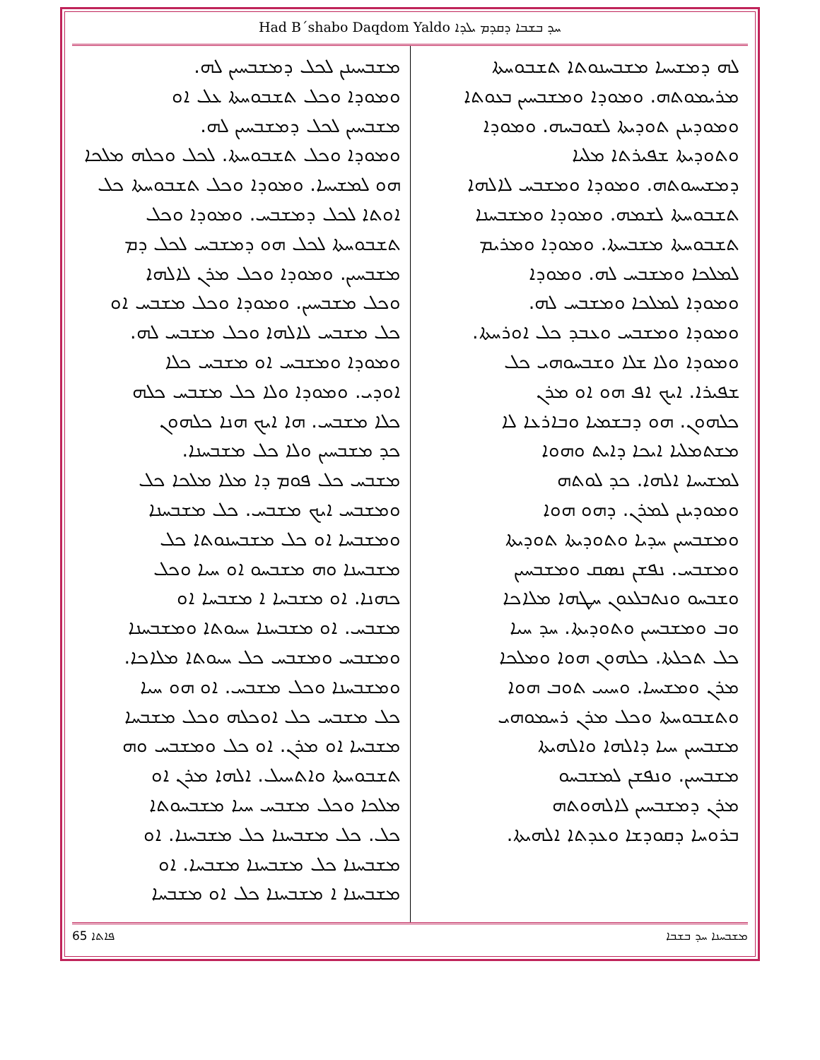Had B´shabo Daqdom Yaldo ܚܕ ܒܫܒܐ ܕܩܕܡ ܝܠܕܐ
ܠܗ ܕܡܫܝܚܐ ܡܫܒܚܢܘܬܐ ܬܫܒܘܚܬܐ
ܡܪܝܡܘܬܗ. ܘܡܘܕܐ ܘܡܫܒܚܝܢ ܒܥܘܬܐ
ܘܡܘܕܝܢܢ ܬܘܕܝܬܐ ܠܫܘܒܚܗ. ܘܡܘܕܐ
ܘܬܘܕܝܬܐ ܫܦܝܪܬܐ ܡܠܝܐ
ܕܡܫܝܚܘܬܗ. ܘܡܘܕܐ ܘܡܫܒܚ ܠܐܠܗܐ
ܬܫܒܘܚܬܐ ܠܫܡܗ. ܘܡܘܕܐ ܘܡܫܒܚܢܐ
ܬܫܒܘܚܬܐ ܡܫܒܚܬܐ. ܘܡܘܕܐ ܘܡܪܝܡ
ܠܡܠܟܐ ܘܡܫܒܚ ܠܗ. ܘܡܘܕܐ
ܘܡܘܕܐ ܠܡܠܟܐ ܘܡܫܒܚ ܠܗ.
ܘܡܘܕܐ ܘܡܫܒܚ ܘܥܒܕ ܟܠ ܐܘܪܚܬܐ.
ܘܡܘܕܐ ܘܠܐ ܫܠܐ ܘܫܒܚܘܗܝ ܟܠ
ܫܦܝܪܐ. ܐܝܟ ܐܦ ܗܘ ܐܘ ܡܪܢ
ܟܠܗܘܢ. ܗܘ ܕܒܫܡܝܐ ܘܒܐܪܥܐ ܠܐ
ܡܫܬܡܠܝܐ ܐܝܟܐ ܕܐܝܬ ܘܗܘܐ
ܠܡܫܝܚܐ ܐܠܗܐ. ܟܕ ܠܘܬܗ
ܘܡܘܕܝܢܢ ܠܡܪܢ. ܕܗܘ ܗܘܐ
ܘܡܫܒܚܝܢ ܚܕܝܐ ܘܬܘܕܝܬܐ ܬܘܕܝܬܐ
ܘܡܫܒܚ. ܢܦܫܢ ܢܣܩ ܘܡܫܒܚܝܢ
ܘܫܒܚܘ ܘܢܬܒܠܥܘܢ ܚܛܗܐ ܡܠܐܟܐ
ܘܒ ܘܡܫܒܚܝܢ ܘܬܘܕܝܬܐ. ܚܕ ܚܝܐ
ܟܠ ܬܟܠܬܐ. ܟܠܗܘܢ ܗܘܐ ܘܡܠܟܐ
ܡܪܢ ܘܡܫܝܚܐ. ܘܚܝܝ ܬܘܒ ܗܘܐ
ܘܬܫܒܘܚܬܐ ܘܟܠ ܡܪܢ ܪܚܡܘܗܝ
ܡܫܒܚܝܢ ܚܝܐ ܕܐܠܗܐ ܘܐܠܗܝܬܐ
ܡܫܒܚܝܢ. ܘܢܦܫܢ ܠܡܫܒܚܘ
ܡܪܢ ܕܡܫܒܚܝܢ ܠܐܠܗܘܬܗ
ܒܪܘܚܐ ܕܩܘܕܫܐ ܘܥܕܬܐ ܐܠܗܝܬܐ.
ܡܫܒܚܝܢܢ ܠܟܠ ܕܡܫܒܚܝܢ ܠܗ.
ܘܡܘܕܐ ܘܟܠ ܬܫܒܘܚܬܐ ܥܠ ܐܘ
ܡܫܒܚܝܢ ܠܟܠ ܕܡܫܒܚܝܢ ܠܗ.
ܘܡܘܕܐ ܘܟܠ ܬܫܒܘܚܬܐ. ܠܟܠ ܘܟܠܗ ܡܠܟܐ
ܗܘ ܠܡܫܝܚܐ. ܘܡܘܕܐ ܘܟܠ ܬܫܒܘܚܬܐ ܟܠ
ܐܘܬܐ ܠܟܠ ܕܡܫܒܚ. ܘܡܘܕܐ ܘܟܠ
ܬܫܒܘܚܬܐ ܠܟܠ ܗܘ ܕܡܫܒܚ ܠܟܠ ܕܡ
ܡܫܒܚܝܢ. ܘܡܘܕܐ ܘܟܠ ܡܪܢ ܠܐܠܗܐ
ܘܟܠ ܡܫܒܚܝܢ. ܘܡܘܕܐ ܘܟܠ ܡܫܒܚ ܐܘ
ܟܠ ܡܫܒܚ ܠܐܠܗܐ ܘܟܠ ܡܫܒܚ ܠܗ.
ܘܡܘܕܐ ܘܡܫܒܚ ܐܘ ܡܫܒܚ ܟܠܐ
ܐܘܕܝ. ܘܡܘܕܐ ܘܠܐ ܟܠ ܡܫܒܚ ܟܠܗ
ܟܠܐ ܡܫܒܚ. ܗܐ ܐܝܟ ܗܢܐ ܟܠܗܘܢ
ܟܕ ܡܫܒܚܝܢ ܘܠܐ ܟܠ ܡܫܒܚܢܐ.
ܡܫܒܚ ܟܠ ܦܘܡ ܕܐ ܡܠܐ ܡܠܟܐ ܟܠ
ܘܡܫܒܚ ܐܝܟ ܡܫܒܚ. ܟܠ ܡܫܒܚܢܐ
ܘܡܫܒܚܐ ܐܘ ܟܠ ܡܫܒܚܢܘܬܐ ܟܠ
ܡܫܒܚܢܐ ܘܗ ܡܫܒܚܘ ܐܘ ܚܝܐ ܘܟܠ
ܟܗܢܐ. ܐܘ ܡܫܒܚܐ ܐ ܡܫܒܚܐ ܐܘ
ܡܫܒܚ. ܐܘ ܡܫܒܚܢܐ ܚܝܘܬܐ ܘܡܫܒܚܢܐ
ܘܡܫܒܚ ܘܡܫܒܚ ܟܠ ܚܝܘܬܐ ܡܠܐܟܐ.
ܘܡܫܒܚܢܐ ܘܟܠ ܡܫܒܚ. ܐܘ ܗܘ ܚܝܐ
ܟܠ ܡܫܒܚ ܟܠ ܐܘܟܠܗ ܘܟܠ ܡܫܒܚܐ
ܡܫܒܚܐ ܐܘ ܡܪܢ. ܐܘ ܟܠ ܘܡܫܒܚ ܘܗ
ܬܫܒܘܚܬܐ ܘܐܬܚܝܠ. ܐܠܗܐ ܡܪܢ ܐܘ
ܡܠܟܐ ܘܟܠ ܡܫܒܚ ܚܝܐ ܡܫܒܚܘܬܐ
ܟܠ. ܟܠ ܡܫܒܚܢܐ ܟܠ ܡܫܒܚܢܐ. ܐܘ
ܡܫܒܚܢܐ ܟܠ ܡܫܒܚܢܐ ܡܫܒܚܐ. ܐܘ
ܡܫܒܚܢܐ ܐ ܡܫܒܚܢܐ ܟܠ ܐܘ ܡܫܒܚܐ
65 ܦܐܬܐ ܡܫܒܚܢܐ ܚܕ ܒܫܒܐ